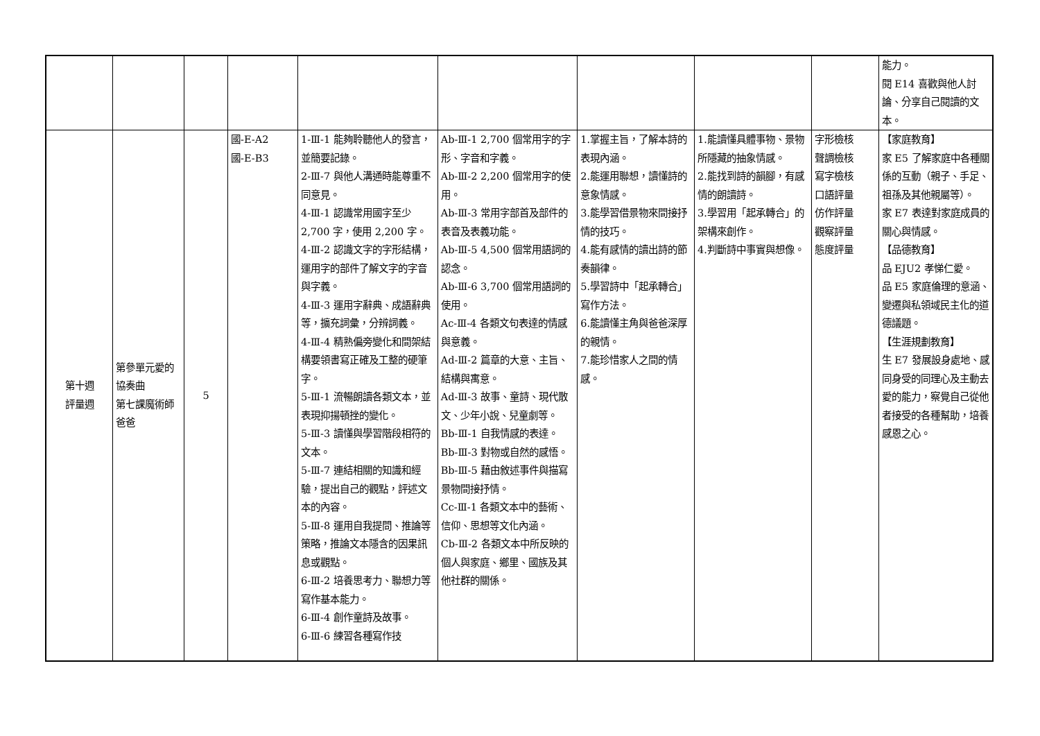| | | | | | | | | | 能力。 閱 E14 喜歡與他人討論、分享自己閱讀的文本。 |
| 第十週 評量週 | 第參單元愛的協奏曲 第七課魔術師爸爸 | 5 | 國-E-A2 國-E-B3 | 1-Ⅲ-1 能夠聆聽他人的發言，並簡要記錄。 2-Ⅲ-7 與他人溝通時能尊重不同意見。 4-Ⅲ-1 認識常用國字至少 2,700 字，使用 2,200 字。 4-Ⅲ-2 認識文字的字形結構，運用字的部件了解文字的字音與字義。 4-Ⅲ-3 運用字辭典、成語辭典等，擴充詞彙，分辨詞義。 4-Ⅲ-4 精熟偏旁變化和間架結構要領書寫正確及工整的硬筆字。 5-Ⅲ-1 流暢朗讀各類文本，並表現抑揚頓挫的變化。 5-Ⅲ-3 讀懂與學習階段相符的文本。 5-Ⅲ-7 連結相關的知識和經驗，提出自己的觀點，評述文本的內容。 5-Ⅲ-8 運用自我提問、推論等策略，推論文本隱含的因果訊息或觀點。 6-Ⅲ-2 培養思考力、聯想力等寫作基本能力。 6-Ⅲ-4 創作童詩及故事。 6-Ⅲ-6 練習各種寫作技 | Ab-Ⅲ-1 2,700 個常用字的字形、字音和字義。 Ab-Ⅲ-2 2,200 個常用字的使用。 Ab-Ⅲ-3 常用字部首及部件的表音及表義功能。 Ab-Ⅲ-5 4,500 個常用語詞的認念。 Ab-Ⅲ-6 3,700 個常用語詞的使用。 Ac-Ⅲ-4 各類文句表達的情感與意義。 Ad-Ⅲ-2 篇章的大意、主旨、結構與寓意。 Ad-Ⅲ-3 故事、童詩、現代散文、少年小說、兒童劇等。 Bb-Ⅲ-1 自我情感的表達。 Bb-Ⅲ-3 對物或自然的感悟。 Bb-Ⅲ-5 藉由敘述事件與描寫景物間接抒情。 Cc-Ⅲ-1 各類文本中的藝術、信仰、思想等文化內涵。 Cb-Ⅲ-2 各類文本中所反映的個人與家庭、鄉里、國族及其他社群的關係。 | 1.掌握主旨，了解本詩的表現內涵。 2.能運用聯想，讀懂詩的意象情感。 3.能學習借景物來間接抒情的技巧。 4.能有感情的讀出詩的節奏韻律。 5.學習詩中「起承轉合」寫作方法。 6.能讀懂主角與爸爸深厚的親情。 7.能珍惜家人之間的情感。 | 1.能讀懂具體事物、景物所隱藏的抽象情感。 2.能找到詩的韻腳，有感情的朗讀詩。 3.學習用「起承轉合」的架構來創作。 4.判斷詩中事實與想像。 | 字形檢核 聲調檢核 寫字檢核 口語評量 仿作評量 觀察評量 態度評量 | 【家庭教育】 家 E5 了解家庭中各種關係的互動（親子、手足、祖孫及其他親屬等）。 家 E7 表達對家庭成員的關心與情感。 【品德教育】 品 EJU2 孝悌仁愛。 品 E5 家庭倫理的意涵、變遷與私領域民主化的道德議題。 【生涯規劃教育】 生 E7 發展設身處地、感同身受的同理心及主動去愛的能力，察覺自己從他者接受的各種幫助，培養感恩之心。 |